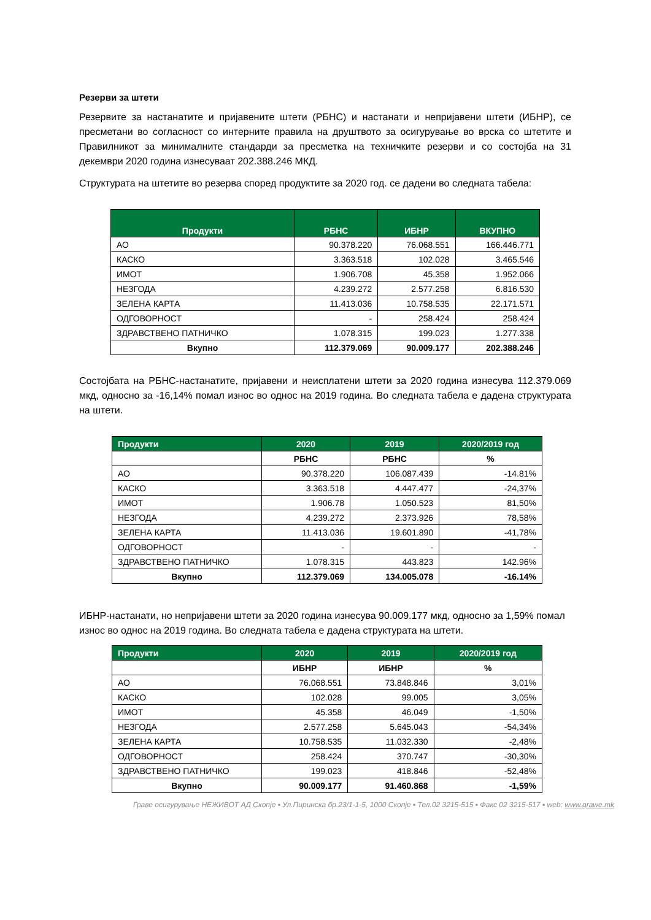Резерви за штети
Резервите за настанатите и пријавените штети (РБНС) и настанати и непријавени штети (ИБНР), се пресметани во согласност со интерните правила на друштвото за осигурување во врска со штетите и Правилникот за минималните стандарди за пресметка на техничките резерви и со состојба на 31 декември 2020 година изнесуваат 202.388.246 МКД.
Структурата на штетите во резерва според продуктите за 2020 год. се дадени во следната табела:
| Продукти | РБНС | ИБНР | ВКУПНО |
| --- | --- | --- | --- |
| АО | 90.378.220 | 76.068.551 | 166.446.771 |
| КАСКО | 3.363.518 | 102.028 | 3.465.546 |
| ИМОТ | 1.906.708 | 45.358 | 1.952.066 |
| НЕЗГОДА | 4.239.272 | 2.577.258 | 6.816.530 |
| ЗЕЛЕНА КАРТА | 11.413.036 | 10.758.535 | 22.171.571 |
| ОДГОВОРНОСТ | - | 258.424 | 258.424 |
| ЗДРАВСТВЕНО ПАТНИЧКО | 1.078.315 | 199.023 | 1.277.338 |
| Вкупно | 112.379.069 | 90.009.177 | 202.388.246 |
Состојбата на РБНС-настанатите, пријавени и неисплатени штети за 2020 година изнесува 112.379.069 мкд, односно за -16,14% помал износ во однос на 2019 година. Во следната табела е дадена структурата на штети.
| Продукти | 2020 | 2019 | 2020/2019 год |
| --- | --- | --- | --- |
| | РБНС | РБНС | % |
| АО | 90.378.220 | 106.087.439 | -14.81% |
| КАСКО | 3.363.518 | 4.447.477 | -24,37% |
| ИМОТ | 1.906.78 | 1.050.523 | 81,50% |
| НЕЗГОДА | 4.239.272 | 2.373.926 | 78,58% |
| ЗЕЛЕНА КАРТА | 11.413.036 | 19.601.890 | -41,78% |
| ОДГОВОРНОСТ | - | - | - |
| ЗДРАВСТВЕНО ПАТНИЧКО | 1.078.315 | 443.823 | 142.96% |
| Вкупно | 112.379.069 | 134.005.078 | -16.14% |
ИБНР-настанати, но непријавени штети за 2020 година изнесува 90.009.177 мкд, односно за 1,59% помал износ во однос на 2019 година. Во следната табела е дадена структурата на штети.
| Продукти | 2020 | 2019 | 2020/2019 год |
| --- | --- | --- | --- |
| | ИБНР | ИБНР | % |
| АО | 76.068.551 | 73.848.846 | 3,01% |
| КАСКО | 102.028 | 99.005 | 3,05% |
| ИМОТ | 45.358 | 46.049 | -1,50% |
| НЕЗГОДА | 2.577.258 | 5.645.043 | -54,34% |
| ЗЕЛЕНА КАРТА | 10.758.535 | 11.032.330 | -2,48% |
| ОДГОВОРНОСТ | 258.424 | 370.747 | -30,30% |
| ЗДРАВСТВЕНО ПАТНИЧКО | 199.023 | 418.846 | -52,48% |
| Вкупно | 90.009.177 | 91.460.868 | -1,59% |
Граве осигурување НЕЖИВОТ АД Скопје ▪ Ул.Пиринска бр.23/1-1-5, 1000 Скопје ▪ Тел.02 3215-515 ▪ Факс 02 3215-517 ▪ web: www.grawe.mk